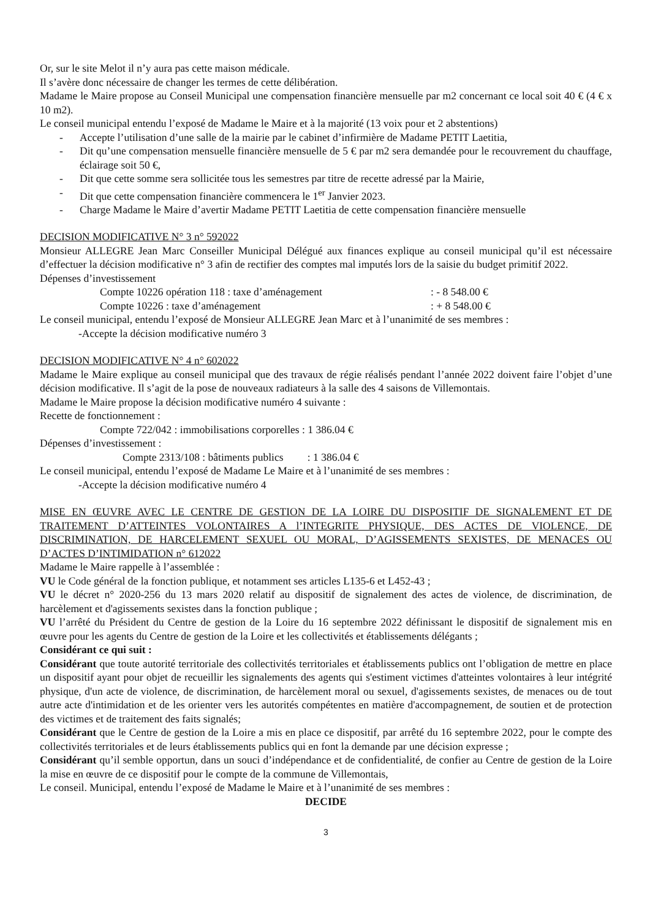Or, sur le site Melot il n’y aura pas cette maison médicale.
Il s’avère donc nécessaire de changer les termes de cette délibération.
Madame le Maire propose au Conseil Municipal une compensation financière mensuelle par m2 concernant ce local soit 40 € (4 € x 10 m2).
Le conseil municipal entendu l’exposé de Madame le Maire et à la majorité (13 voix pour et 2 abstentions)
- Accepte l’utilisation d’une salle de la mairie par le cabinet d’infirmière de Madame PETIT Laetitia,
- Dit qu’une compensation mensuelle financière mensuelle de 5 € par m2 sera demandée pour le recouvrement du chauffage, éclairage soit 50 €,
- Dit que cette somme sera sollicitée tous les semestres par titre de recette adressé par la Mairie,
- Dit que cette compensation financière commencera le 1<sup>er</sup> Janvier 2023.
- Charge Madame le Maire d’avertir Madame PETIT Laetitia de cette compensation financière mensuelle
DECISION MODIFICATIVE N° 3 n° 592022
Monsieur ALLEGRE Jean Marc Conseiller Municipal Délégué aux finances explique au conseil municipal qu’il est nécessaire d’effectuer la décision modificative n° 3 afin de rectifier des comptes mal imputés lors de la saisie du budget primitif 2022.
Dépenses d’investissement
Compte 10226 opération 118 : taxe d’aménagement: - 8 548.00 €
Compte 10226 : taxe d’aménagement: + 8 548.00 €
Le conseil municipal, entendu l’exposé de Monsieur ALLEGRE Jean Marc et à l’unanimité de ses membres :
-Accepte la décision modificative numéro 3
DECISION MODIFICATIVE N° 4 n° 602022
Madame le Maire explique au conseil municipal que des travaux de régie réalisés pendant l’année 2022 doivent faire l’objet d’une décision modificative. Il s’agit de la pose de nouveaux radiateurs à la salle des 4 saisons de Villemontais.
Madame le Maire propose la décision modificative numéro 4 suivante :
Recette de fonctionnement :
Compte 722/042 : immobilisations corporelles : 1 386.04 €
Dépenses d’investissement :
Compte 2313/108 : bâtiments publics : 1 386.04 €
Le conseil municipal, entendu l’exposé de Madame Le Maire et à l’unanimité de ses membres :
-Accepte la décision modificative numéro 4
MISE EN ŒUVRE AVEC LE CENTRE DE GESTION DE LA LOIRE DU DISPOSITIF DE SIGNALEMENT ET DE TRAITEMENT D’ATTEINTES VOLONTAIRES A l’INTEGRITE PHYSIQUE, DES ACTES DE VIOLENCE, DE DISCRIMINATION, DE HARCELEMENT SEXUEL OU MORAL, D’AGISSEMENTS SEXISTES, DE MENACES OU D’ACTES D’INTIMIDATION n° 612022
Madame le Maire rappelle à l’assemblée :
VU le Code général de la fonction publique, et notamment ses articles L135-6 et L452-43 ;
VU le décret n° 2020-256 du 13 mars 2020 relatif au dispositif de signalement des actes de violence, de discrimination, de harcèlement et d'agissements sexistes dans la fonction publique ;
VU l’arrêté du Président du Centre de gestion de la Loire du 16 septembre 2022 définissant le dispositif de signalement mis en œuvre pour les agents du Centre de gestion de la Loire et les collectivités et établissements délégants ;
Considérant ce qui suit :
Considérant que toute autorité territoriale des collectivités territoriales et établissements publics ont l’obligation de mettre en place un dispositif ayant pour objet de recueillir les signalements des agents qui s'estiment victimes d'atteintes volontaires à leur intégrité physique, d'un acte de violence, de discrimination, de harcèlement moral ou sexuel, d'agissements sexistes, de menaces ou de tout autre acte d'intimidation et de les orienter vers les autorités compétentes en matière d'accompagnement, de soutien et de protection des victimes et de traitement des faits signalés;
Considérant que le Centre de gestion de la Loire a mis en place ce dispositif, par arrêté du 16 septembre 2022, pour le compte des collectivités territoriales et de leurs établissements publics qui en font la demande par une décision expresse ;
Considérant qu’il semble opportun, dans un souci d’indépendance et de confidentialité, de confier au Centre de gestion de la Loire la mise en œuvre de ce dispositif pour le compte de la commune de Villemontais,
Le conseil. Municipal, entendu l’exposé de Madame le Maire et à l’unanimité de ses membres :
DECIDE
3